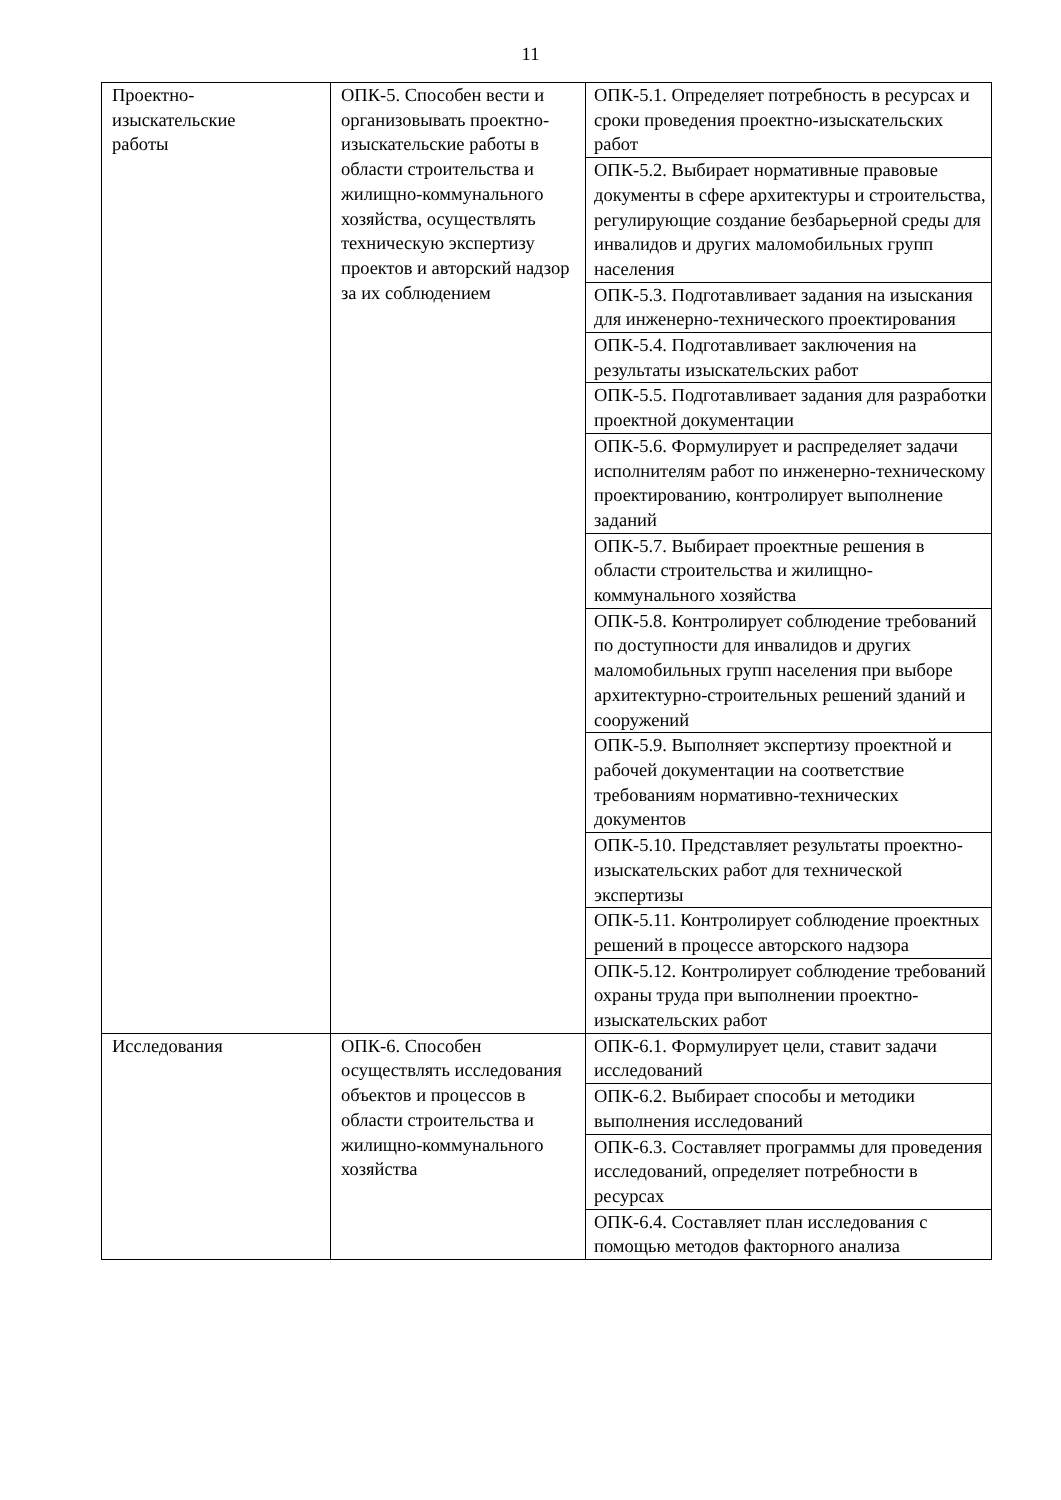11
| Проектно- изыскательские работы | ОПК-5. Способен вести и организовывать проектно-изыскательские работы в области строительства и жилищно-коммунального хозяйства, осуществлять техническую экспертизу проектов и авторский надзор за их соблюдением | ОПК-5.1. Определяет потребность в ресурсах и сроки проведения проектно-изыскательских работ |
| | | ОПК-5.2. Выбирает нормативные правовые документы в сфере архитектуры и строительства, регулирующие создание безбарьерной среды для инвалидов и других маломобильных групп населения |
| | | ОПК-5.3. Подготавливает задания на изыскания для инженерно-технического проектирования |
| | | ОПК-5.4. Подготавливает заключения на результаты изыскательских работ |
| | | ОПК-5.5. Подготавливает задания для разработки проектной документации |
| | | ОПК-5.6. Формулирует и распределяет задачи исполнителям работ по инженерно-техническому проектированию, контролирует выполнение заданий |
| | | ОПК-5.7. Выбирает проектные решения в области строительства и жилищно-коммунального хозяйства |
| | | ОПК-5.8. Контролирует соблюдение требований по доступности для инвалидов и других маломобильных групп населения при выборе архитектурно-строительных решений зданий и сооружений |
| | | ОПК-5.9. Выполняет экспертизу проектной и рабочей документации на соответствие требованиям нормативно-технических документов |
| | | ОПК-5.10. Представляет результаты проектно-изыскательских работ для технической экспертизы |
| | | ОПК-5.11. Контролирует соблюдение проектных решений в процессе авторского надзора |
| | | ОПК-5.12. Контролирует соблюдение требований охраны труда при выполнении проектно-изыскательских работ |
| Исследования | ОПК-6. Способен осуществлять исследования объектов и процессов в области строительства и жилищно-коммунального хозяйства | ОПК-6.1. Формулирует цели, ставит задачи исследований |
| | | ОПК-6.2. Выбирает способы и методики выполнения исследований |
| | | ОПК-6.3. Составляет программы для проведения исследований, определяет потребности в ресурсах |
| | | ОПК-6.4. Составляет план исследования с помощью методов факторного анализа |